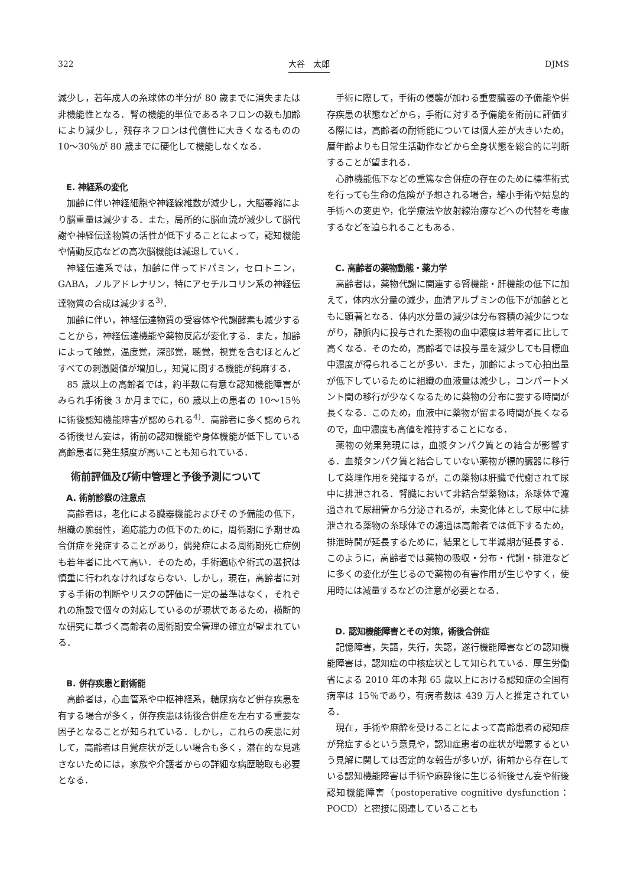322 大谷　太郎 DJMS
減少し，若年成人の糸球体の半分が 80 歳までに消失または非機能性となる．腎の機能的単位であるネフロンの数も加齢により減少し，残存ネフロンは代償性に大きくなるものの 10〜30％が 80 歳までに硬化して機能しなくなる．
E. 神経系の変化
加齢に伴い神経細胞や神経線維数が減少し，大脳萎縮により脳重量は減少する．また，局所的に脳血流が減少して脳代謝や神経伝達物質の活性が低下することによって，認知機能や情動反応などの高次脳機能は減退していく．
神経伝達系では，加齢に伴ってドパミン，セロトニン，GABA，ノルアドレナリン，特にアセチルコリン系の神経伝達物質の合成は減少する<sup>3)</sup>．
加齢に伴い，神経伝達物質の受容体や代謝酵素も減少することから，神経伝達機能や薬物反応が変化する．また，加齢によって触覚，温度覚，深部覚，聴覚，視覚を含むほとんどすべての刺激閾値が増加し，知覚に関する機能が鈍麻する．
85 歳以上の高齢者では，約半数に有意な認知機能障害がみられ手術後 3 か月までに，60 歳以上の患者の 10〜15％に術後認知機能障害が認められる<sup>4)</sup>．高齢者に多く認められる術後せん妄は，術前の認知機能や身体機能が低下している高齢患者に発生頻度が高いことも知られている．
術前評価及び術中管理と予後予測について
A. 術前診察の注意点
高齢者は，老化による臓器機能およびその予備能の低下，組織の脆弱性，適応能力の低下のために，周術期に予期せぬ合併症を発症することがあり，偶発症による周術期死亡症例も若年者に比べて高い．そのため，手術適応や術式の選択は慎重に行われなければならない．しかし，現在，高齢者に対する手術の判断やリスクの評価に一定の基準はなく，それぞれの施設で個々の対応しているのが現状であるため，横断的な研究に基づく高齢者の周術期安全管理の確立が望まれている．
B. 併存疾患と耐術能
高齢者は，心血管系や中枢神経系，糖尿病など併存疾患を有する場合が多く，併存疾患は術後合併症を左右する重要な因子となることが知られている．しかし，これらの疾患に対して，高齢者は自覚症状が乏しい場合も多く，潜在的な見逃さないためには，家族や介護者からの詳細な病歴聴取も必要となる．
手術に際して，手術の侵襲が加わる重要臓器の予備能や併存疾患の状態などから，手術に対する予備能を術前に評価する際には，高齢者の耐術能については個人差が大きいため，暦年齢よりも日常生活動作などから全身状態を総合的に判断することが望まれる．
心肺機能低下などの重篤な合併症の存在のために標準術式を行っても生命の危険が予想される場合，縮小手術や姑息的手術への変更や，化学療法や放射線治療などへの代替を考慮するなどを迫られることもある．
C. 高齢者の薬物動態・薬力学
高齢者は，薬物代謝に関連する腎機能・肝機能の低下に加えて，体内水分量の減少，血清アルブミンの低下が加齢とともに顕著となる．体内水分量の減少は分布容積の減少につながり，静脈内に投与された薬物の血中濃度は若年者に比して高くなる．そのため，高齢者では投与量を減少しても目標血中濃度が得られることが多い．また，加齢によって心拍出量が低下しているために組織の血液量は減少し，コンパートメント間の移行が少なくなるために薬物の分布に要する時間が長くなる．このため，血液中に薬物が留まる時間が長くなるので，血中濃度も高値を維持することになる．
薬物の効果発現には，血漿タンパク質との結合が影響する．血漿タンパク質と結合していない薬物が標的臓器に移行して薬理作用を発揮するが，この薬物は肝臓で代謝されて尿中に排泄される．腎臓において非結合型薬物は，糸球体で濾過されて尿細管から分泌されるが，未変化体として尿中に排泄される薬物の糸球体での濾過は高齢者では低下するため，排泄時間が延長するために，結果として半減期が延長する．このように，高齢者では薬物の吸収・分布・代謝・排泄などに多くの変化が生じるので薬物の有害作用が生じやすく，使用時には減量するなどの注意が必要となる．
D. 認知機能障害とその対策，術後合併症
記憶障害，失語，失行，失認，遂行機能障害などの認知機能障害は，認知症の中核症状として知られている．厚生労働省による 2010 年の本邦 65 歳以上における認知症の全国有病率は 15％であり，有病者数は 439 万人と推定されている．
現在，手術や麻酔を受けることによって高齢患者の認知症が発症するという意見や，認知症患者の症状が増悪するという見解に関しては否定的な報告が多いが，術前から存在している認知機能障害は手術や麻酔後に生じる術後せん妄や術後認知機能障害（postoperative cognitive dysfunction：POCD）と密接に関連していることも